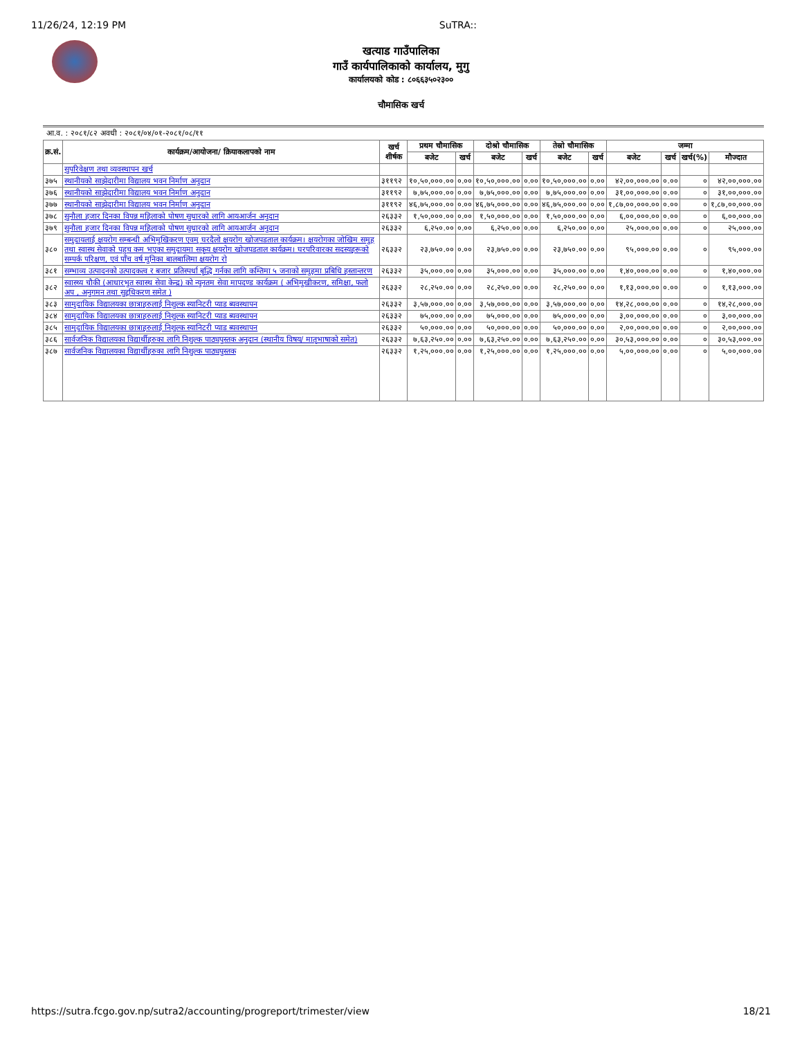11/26/24, 12:19 PM SuTRA::
खत्याड गाउँपालिका
गाउँ कार्यपालिकाको कार्यालय, मुगु
कार्यालयको कोड : ८०६६३५०२३००
चौमासिक खर्च
आ.व. : २०८१/८२ अवधी : २०८१/०४/०१-२०८१/०८/११
| क्र.सं. | कार्यक्रम/आयोजना/ क्रियाकलापको नाम | खर्च शीर्षक | प्रथम चौमासिक | | दोश्रो चौमासिक | | तेस्रो चौमासिक | | जम्मा | | | |
| --- | --- | --- | --- | --- | --- | --- | --- | --- | --- | --- | --- | --- |
| | | | बजेट | खर्च | बजेट | खर्च | बजेट | खर्च | बजेट | खर्च | खर्च(%) | मौज्दात |
| | सुपरिवेक्षण तथा व्यवस्थापन खर्च | | | | | | | | | | | |
| ३७५ | स्थानीयको साझेदारीमा विद्यालय भवन निर्माण अनुदान | ३११९२ | १०,५०,०००.०० | ०.०० | १०,५०,०००.०० | ०.०० | १०,५०,०००.०० | ०.०० | ४२,००,०००.०० | ०.०० | ० | ४२,००,०००.०० |
| ३७६ | स्थानीयको साझेदारीमा विद्यालय भवन निर्माण अनुदान | ३११९२ | ७,७५,०००.०० | ०.०० | ७,७५,०००.०० | ०.०० | ७,७५,०००.०० | ०.०० | ३१,००,०००.०० | ०.०० | ० | ३१,००,०००.०० |
| ३७७ | स्थानीयको साझेदारीमा विद्यालय भवन निर्माण अनुदान | ३११९२ | ४६,७५,०००.०० | ०.०० | ४६,७५,०००.०० | ०.०० | ४६,७५,०००.०० | ०.०० | १,८७,००,०००.०० | ०.०० | ० | १,८७,००,०००.०० |
| ३७८ | सुनौला हजार दिनका विपन्न महिलाको पोषण सुधारको लागि आयआर्जन अनुदान | २६३३२ | १,५०,०००.०० | ०.०० | १,५०,०००.०० | ०.०० | १,५०,०००.०० | ०.०० | ६,००,०००.०० | ०.०० | ० | ६,००,०००.०० |
| ३७९ | सुनौला हजार दिनका विपन्न महिलाको पोषण सुधारको लागि आयआर्जन अनुदान | २६३३२ | ६,२५०.०० | ०.०० | ६,२५०.०० | ०.०० | ६,२५०.०० | ०.०० | २५,०००.०० | ०.०० | ० | २५,०००.०० |
| ३८० | समुदायलाई क्षयरोग सम्बन्धी अभिमुखिकरण एवम् घरदैलो क्षयरोग खोजपडताल कार्यक्रम। क्षयरोगका जोखिम समुह तथा स्वास्थ सेवाको पहुच कम भएका समुदायमा सकृय क्षयरोग खोजपडताल कार्यक्रम। घरपरिवारका सदस्यहरूको सम्पर्क परिक्षण, एवं पाँच वर्ष मुनिका बालबालिमा क्षयरोग रो | २६३३२ | २३,७५०.०० | ०.०० | २३,७५०.०० | ०.०० | २३,७५०.०० | ०.०० | ९५,०००.०० | ०.०० | ० | ९५,०००.०० |
| ३८१ | सम्भाव्य उत्पादनको उत्पादकत्व र बजार प्रतिस्पर्धा बृद्धि गर्नका लागि कम्तिमा ५ जनाको समुहमा प्रबिधि हस्तान्तरण | २६३३२ | ३५,०००.०० | ०.०० | ३५,०००.०० | ०.०० | ३५,०००.०० | ०.०० | १,४०,०००.०० | ०.०० | ० | १,४०,०००.०० |
| ३८२ | स्वास्थ्य चौकी (आधारभुत स्वास्थ सेवा केन्द्र) को न्युनतम सेवा मापदण्ड कार्यक्रम ( अभिमुखीकरण, समिक्षा, फलो अप , अनुगमन तथा सुद्दधिकरण समेत ) | २६३३२ | २८,२५०.०० | ०.०० | २८,२५०.०० | ०.०० | २८,२५०.०० | ०.०० | १,१३,०००.०० | ०.०० | ० | १,१३,०००.०० |
| ३८३ | सामुदायिक विद्यालयका छात्राहरुलाई निशुल्क स्यानिटरी प्याड ब्यवस्थापन | २६३३२ | ३,५७,०००.०० | ०.०० | ३,५७,०००.०० | ०.०० | ३,५७,०००.०० | ०.०० | १४,२८,०००.०० | ०.०० | ० | १४,२८,०००.०० |
| ३८४ | सामुदायिक विद्यालयका छात्राहरुलाई निशुल्क स्यानिटरी प्याड ब्यवस्थापन | २६३३२ | ७५,०००.०० | ०.०० | ७५,०००.०० | ०.०० | ७५,०००.०० | ०.०० | ३,००,०००.०० | ०.०० | ० | ३,००,०००.०० |
| ३८५ | सामुदायिक विद्यालयका छात्राहरुलाई निशुल्क स्यानिटरी प्याड ब्यवस्थापन | २६३३२ | ५०,०००.०० | ०.०० | ५०,०००.०० | ०.०० | ५०,०००.०० | ०.०० | २,००,०००.०० | ०.०० | ० | २,००,०००.०० |
| ३८६ | सार्वजनिक विद्यालयका विद्यार्थीहरुका लागि निशुल्क पाठ्यपुस्तक अनुदान (स्थानीय विषय/ मातृभाषाको समेत) | २६३३२ | ७,६३,२५०.०० | ०.०० | ७,६३,२५०.०० | ०.०० | ७,६३,२५०.०० | ०.०० | ३०,५३,०००.०० | ०.०० | ० | ३०,५३,०००.०० |
| ३८७ | सार्वजनिक विद्यालयका विद्यार्थीहरुका लागि निशुल्क पाठ्यपुस्तक | २६३३२ | १,२५,०००.०० | ०.०० | १,२५,०००.०० | ०.०० | १,२५,०००.०० | ०.०० | ५,००,०००.०० | ०.०० | ० | ५,००,०००.०० |
https://sutra.fcgo.gov.np/sutra2/accounting/progreport/trimester/view 18/21